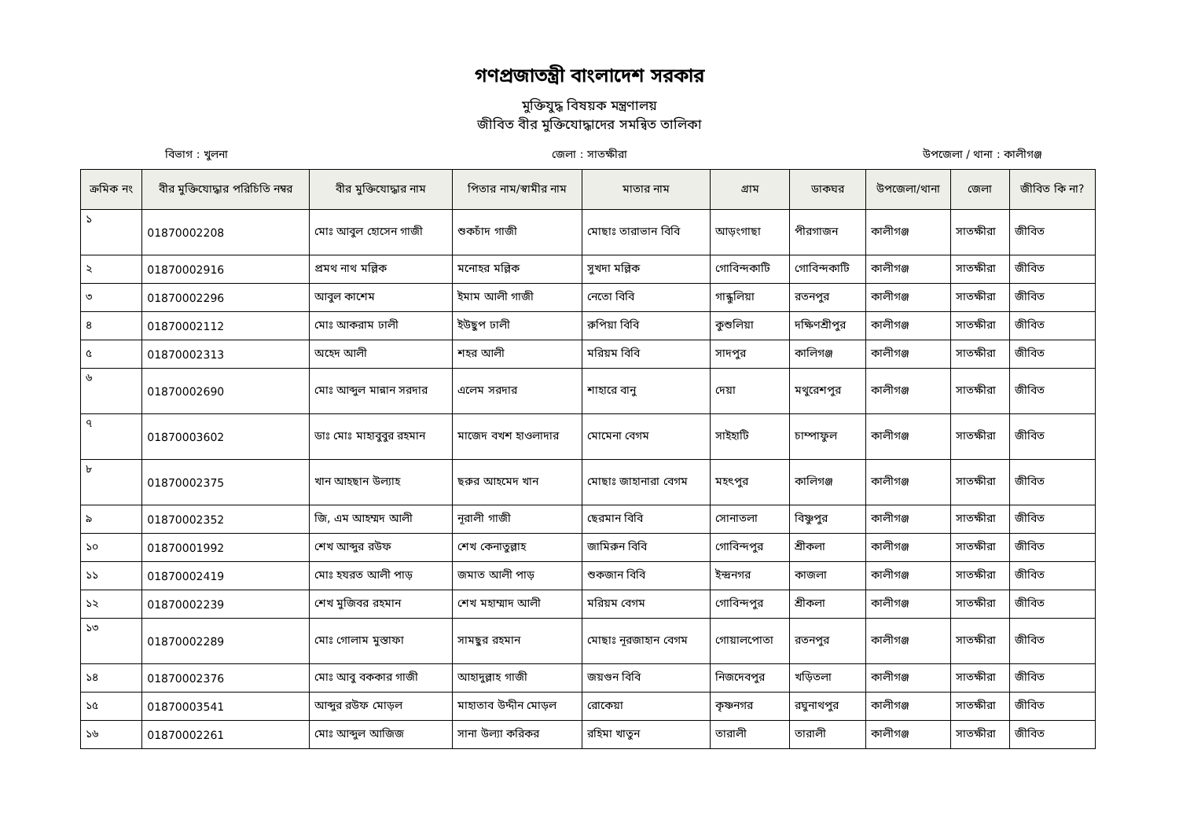গণপ্রজাতন্ত্রী বাংলাদেশ সরকার
মুক্তিযুদ্ধ বিষয়ক মন্ত্রণালয়
জীবিত বীর মুক্তিযোদ্ধাদের সমন্বিত তালিকা
বিভাগ : খুলনা জেলা : সাতক্ষীরা উপজেলা / থানা : কালীগঞ্জ
| ক্রমিক নং | বীর মুক্তিযোদ্ধার পরিচিতি নম্বর | বীর মুক্তিযোদ্ধার নাম | পিতার নাম/স্বামীর নাম | মাতার নাম | গ্রাম | ডাকঘর | উপজেলা/থানা | জেলা | জীবিত কি না? |
| --- | --- | --- | --- | --- | --- | --- | --- | --- | --- |
| ১ | 01870002208 | মোঃ আবুল হোসেন গাজী | শুকচাঁদ গাজী | মোছাঃ তারাভান বিবি | আড়ংগাছা | পীরগাজন | কালীগঞ্জ | সাতক্ষীরা | জীবিত |
| ২ | 01870002916 | প্রমথ নাথ মল্লিক | মনোহর মল্লিক | সুখদা মল্লিক | গোবিন্দকাটি | গোবিন্দকাটি | কালীগঞ্জ | সাতক্ষীরা | জীবিত |
| ৩ | 01870002296 | আবুল কাশেম | ইমাম আলী গাজী | নেতো বিবি | গান্ধুলিয়া | রতনপুর | কালীগঞ্জ | সাতক্ষীরা | জীবিত |
| ৪ | 01870002112 | মোঃ আকরাম ঢালী | ইউছুপ ঢালী | রুপিয়া বিবি | কুশুলিয়া | দক্ষিণশ্রীপুর | কালীগঞ্জ | সাতক্ষীরা | জীবিত |
| ৫ | 01870002313 | অহেদ আলী | শহর আলী | মরিয়ম বিবি | সাদপুর | কালিগঞ্জ | কালীগঞ্জ | সাতক্ষীরা | জীবিত |
| ৬ | 01870002690 | মোঃ আব্দুল মান্নান সরদার | এলেম সরদার | শাহারে বানু | দেয়া | মথুরেশপুর | কালীগঞ্জ | সাতক্ষীরা | জীবিত |
| ৭ | 01870003602 | ডাঃ মোঃ মাহাবুবুর রহমান | মাজেদ বখশ হাওলাদার | মোমেনা বেগম | সাইহাটি | চাম্পাফুল | কালীগঞ্জ | সাতক্ষীরা | জীবিত |
| ৮ | 01870002375 | খান আহছান উল্যাহ | ছরুর আহমেদ খান | মোছাঃ জাহানারা বেগম | মহৎপুর | কালিগঞ্জ | কালীগঞ্জ | সাতক্ষীরা | জীবিত |
| ৯ | 01870002352 | জি, এম আহম্মদ আলী | নূরালী গাজী | ছেরমান বিবি | সোনাতলা | বিষ্ণুপুর | কালীগঞ্জ | সাতক্ষীরা | জীবিত |
| ১০ | 01870001992 | শেখ আব্দুর রউফ | শেখ কেনাতুল্লাহ | জামিরুন বিবি | গোবিন্দপুর | শ্রীকলা | কালীগঞ্জ | সাতক্ষীরা | জীবিত |
| ১১ | 01870002419 | মোঃ হযরত আলী পাড় | জমাত আলী পাড় | শুকজান বিবি | ইন্দ্রনগর | কাজলা | কালীগঞ্জ | সাতক্ষীরা | জীবিত |
| ১২ | 01870002239 | শেখ মুজিবর রহমান | শেখ মহাম্মাদ আলী | মরিয়ম বেগম | গোবিন্দপুর | শ্রীকলা | কালীগঞ্জ | সাতক্ষীরা | জীবিত |
| ১৩ | 01870002289 | মোঃ গোলাম মুস্তাফা | সামছুর রহমান | মোছাঃ নূরজাহান বেগম | গোয়ালপোতা | রতনপুর | কালীগঞ্জ | সাতক্ষীরা | জীবিত |
| ১৪ | 01870002376 | মোঃ আবু বককার গাজী | আহাদুল্লাহ গাজী | জয়গুন বিবি | নিজদেবপুর | খড়িতলা | কালীগঞ্জ | সাতক্ষীরা | জীবিত |
| ১৫ | 01870003541 | আব্দুর রউফ মোড়ল | মাহাতাব উদ্দীন মোড়ল | রোকেয়া | কৃষ্ণনগর | রঘুনাথপুর | কালীগঞ্জ | সাতক্ষীরা | জীবিত |
| ১৬ | 01870002261 | মোঃ আব্দুল আজিজ | সানা উল্যা করিকর | রহিমা খাতুন | তারালী | তারালী | কালীগঞ্জ | সাতক্ষীরা | জীবিত |